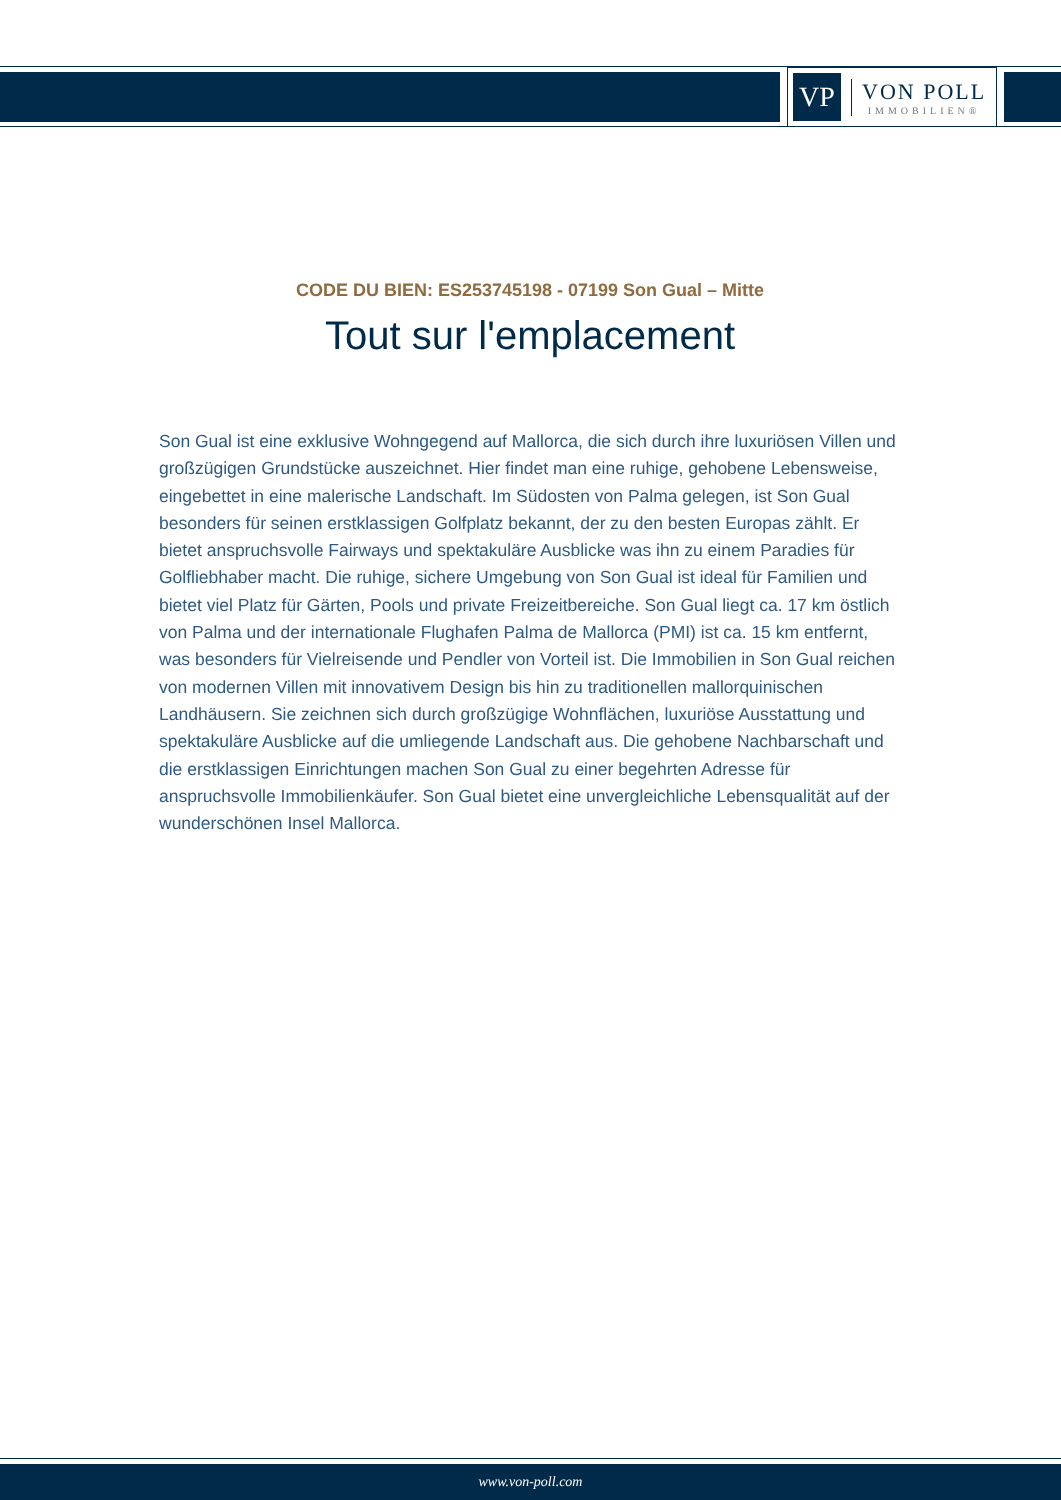VP
VON POLL
IMMOBILIEN®
CODE DU BIEN: ES253745198 - 07199 Son Gual – Mitte
Tout sur l'emplacement
Son Gual ist eine exklusive Wohngegend auf Mallorca, die sich durch ihre luxuriösen Villen und großzügigen Grundstücke auszeichnet. Hier findet man eine ruhige, gehobene Lebensweise, eingebettet in eine malerische Landschaft. Im Südosten von Palma gelegen, ist Son Gual besonders für seinen erstklassigen Golfplatz bekannt, der zu den besten Europas zählt. Er bietet anspruchsvolle Fairways und spektakuläre Ausblicke was ihn zu einem Paradies für Golfliebhaber macht. Die ruhige, sichere Umgebung von Son Gual ist ideal für Familien und bietet viel Platz für Gärten, Pools und private Freizeitbereiche. Son Gual liegt ca. 17 km östlich von Palma und der internationale Flughafen Palma de Mallorca (PMI) ist ca. 15 km entfernt, was besonders für Vielreisende und Pendler von Vorteil ist. Die Immobilien in Son Gual reichen von modernen Villen mit innovativem Design bis hin zu traditionellen mallorquinischen Landhäusern. Sie zeichnen sich durch großzügige Wohnflächen, luxuriöse Ausstattung und spektakuläre Ausblicke auf die umliegende Landschaft aus. Die gehobene Nachbarschaft und die erstklassigen Einrichtungen machen Son Gual zu einer begehrten Adresse für anspruchsvolle Immobilienkäufer. Son Gual bietet eine unvergleichliche Lebensqualität auf der wunderschönen Insel Mallorca.
www.von-poll.com